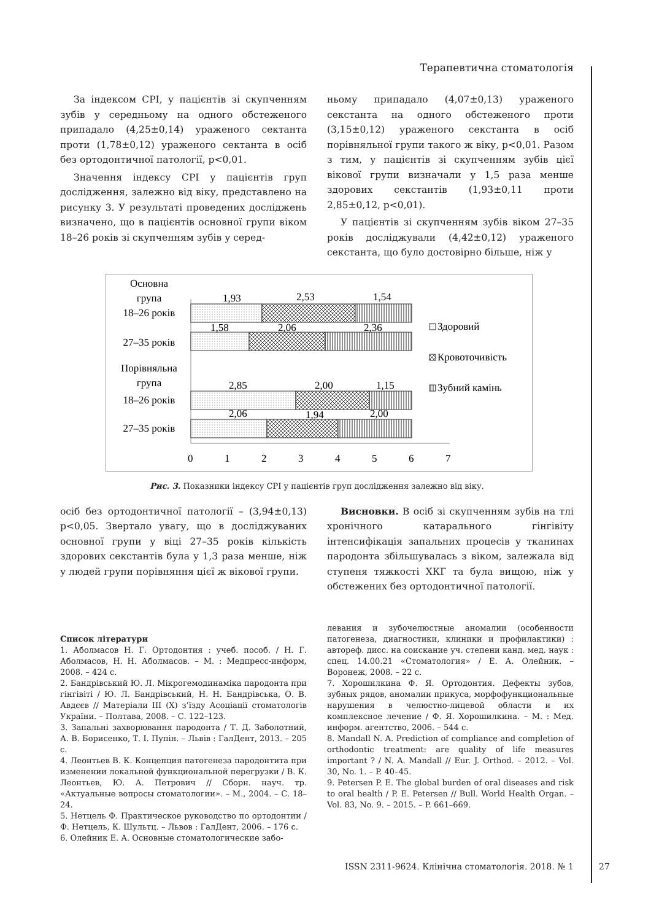Терапевтична стоматологія
За індексом CPI, у пацієнтів зі скупченням зубів у середньому на одного обстеженого припадало (4,25±0,14) ураженого сектанта проти (1,78±0,12) ураженого сектанта в осіб без ортодонтичної патології, р<0,01.
Значення індексу CPI у пацієнтів груп дослідження, залежно від віку, представлено на рисунку 3. У результаті проведених досліджень визначено, що в пацієнтів основної групи віком 18–26 років зі скупченням зубів у серед-
ньому припадало (4,07±0,13) ураженого секстанта на одного обстеженого проти (3,15±0,12) ураженого секстанта в осіб порівняльної групи такого ж віку, р<0,01. Разом з тим, у пацієнтів зі скупченням зубів цієї вікової групи визначали у 1,5 раза менше здорових секстантів (1,93±0,11 проти 2,85±0,12, р<0,01).
У пацієнтів зі скупченням зубів віком 27–35 років досліджували (4,42±0,12) ураженого секстанта, що було достовірно більше, ніж у
Основна
група
18–26 років
27–35 років
Порівняльна
група
18–26 років
27–35 років
1,93
2,53
1,54
1,58
2,06
2,36
2,85
2,00
1,15
2,06
1,94
2,00
0
1
2
3
4
5
6
7
Здоровий
Кровоточивість
Зубний камінь
Рис. 3. Показники індексу CPI у пацієнтів груп дослідження залежно від віку.
осіб без ортодонтичної патології – (3,94±0,13) р<0,05. Звертало увагу, що в досліджуваних основної групи у віці 27–35 років кількість здорових секстантів була у 1,3 раза менше, ніж у людей групи порівняння цієї ж вікової групи.
Висновки. В осіб зі скупченням зубів на тлі хронічного катарального гінгівіту інтенсифікація запальних процесів у тканинах пародонта збільшувалась з віком, залежала від ступеня тяжкості ХКГ та була вищою, ніж у обстежених без ортодонтичної патології.
Список літератури
1. Аболмасов Н. Г. Ортодонтия : учеб. пособ. / Н. Г. Аболмасов, Н. Н. Аболмасов. – М. : Медпресс-информ, 2008. – 424 с.
2. Бандрівський Ю. Л. Мікрогемодинаміка пародонта при гінгівіті / Ю. Л. Бандрівський, Н. Н. Бандрівська, О. В. Авдєєв // Матеріали ІІІ (Х) з’їзду Асоціації стоматологів України. – Полтава, 2008. – С. 122–123.
3. Запальні захворювання пародонта / Т. Д. Заболотний, А. В. Борисенко, Т. І. Пупін. – Львів : ГалДент, 2013. – 205 с.
4. Леонтьев В. К. Концепция патогенеза пародонтита при изменении локальной функциональной перегрузки / В. К. Леонтьев, Ю. А. Петрович // Сборн. науч. тр. «Актуальные вопросы стоматологии». – М., 2004. – С. 18–24.
5. Нетцель Ф. Практическое руководство по ортодонтии / Ф. Нетцель, К. Шультц. – Львов : ГалДент, 2006. – 176 с.
6. Олейник Е. А. Основные стоматологические забо-
левания и зубочелюстные аномалии (особенности патогенеза, диагностики, клиники и профилактики) : автореф. дисс. на соискание уч. степени канд. мед. наук : спец. 14.00.21 «Стоматология» / Е. А. Олейник. – Воронеж, 2008. – 22 с.
7. Хорошилкина Ф. Я. Ортодонтия. Дефекты зубов, зубных рядов, аномалии прикуса, морфофункциональные нарушения в челюстно-лицевой области и их комплексное лечение / Ф. Я. Хорошилкина. – М. : Мед. информ. агентство, 2006. – 544 с.
8. Mandall N. A. Prediction of compliance and completion of orthodontic treatment: are quality of life measures important ? / N. A. Mandall // Eur. J. Orthod. – 2012. – Vol. 30, No. 1. – P. 40–45.
9. Petersen P. E. The global burden of oral diseases and risk to oral health / P. E. Petersen // Bull. World Health Organ. – Vol. 83, No. 9. – 2015. – P. 661–669.
ISSN 2311-9624. Клінічна стоматологія. 2018. № 1 27